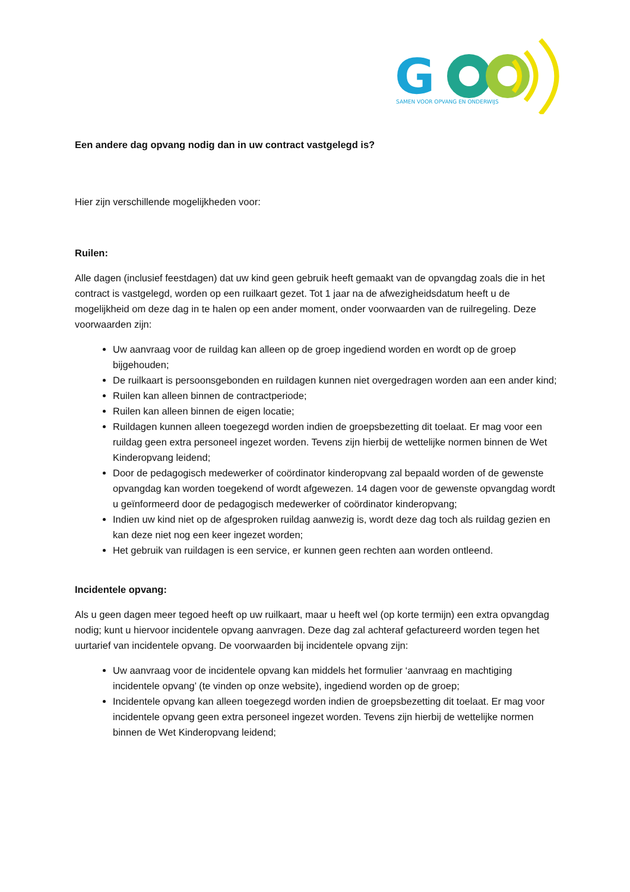G
SAMEN VOOR OPVANG EN ONDERWIJS
Een andere dag opvang nodig dan in uw contract vastgelegd is?
Hier zijn verschillende mogelijkheden voor:
Ruilen:
Alle dagen (inclusief feestdagen) dat uw kind geen gebruik heeft gemaakt van de opvangdag zoals die in het contract is vastgelegd, worden op een ruilkaart gezet. Tot 1 jaar na de afwezigheidsdatum heeft u de mogelijkheid om deze dag in te halen op een ander moment, onder voorwaarden van de ruilregeling. Deze voorwaarden zijn:
Uw aanvraag voor de ruildag kan alleen op de groep ingediend worden en wordt op de groep bijgehouden;
De ruilkaart is persoonsgebonden en ruildagen kunnen niet overgedragen worden aan een ander kind;
Ruilen kan alleen binnen de contractperiode;
Ruilen kan alleen binnen de eigen locatie;
Ruildagen kunnen alleen toegezegd worden indien de groepsbezetting dit toelaat. Er mag voor een ruildag geen extra personeel ingezet worden. Tevens zijn hierbij de wettelijke normen binnen de Wet Kinderopvang leidend;
Door de pedagogisch medewerker of coördinator kinderopvang zal bepaald worden of de gewenste opvangdag kan worden toegekend of wordt afgewezen. 14 dagen voor de gewenste opvangdag wordt u geïnformeerd door de pedagogisch medewerker of coördinator kinderopvang;
Indien uw kind niet op de afgesproken ruildag aanwezig is, wordt deze dag toch als ruildag gezien en kan deze niet nog een keer ingezet worden;
Het gebruik van ruildagen is een service, er kunnen geen rechten aan worden ontleend.
Incidentele opvang:
Als u geen dagen meer tegoed heeft op uw ruilkaart, maar u heeft wel (op korte termijn) een extra opvangdag nodig; kunt u hiervoor incidentele opvang aanvragen. Deze dag zal achteraf gefactureerd worden tegen het uurtarief van incidentele opvang. De voorwaarden bij incidentele opvang zijn:
Uw aanvraag voor de incidentele opvang kan middels het formulier ‘aanvraag en machtiging incidentele opvang’ (te vinden op onze website), ingediend worden op de groep;
Incidentele opvang kan alleen toegezegd worden indien de groepsbezetting dit toelaat. Er mag voor incidentele opvang geen extra personeel ingezet worden. Tevens zijn hierbij de wettelijke normen binnen de Wet Kinderopvang leidend;